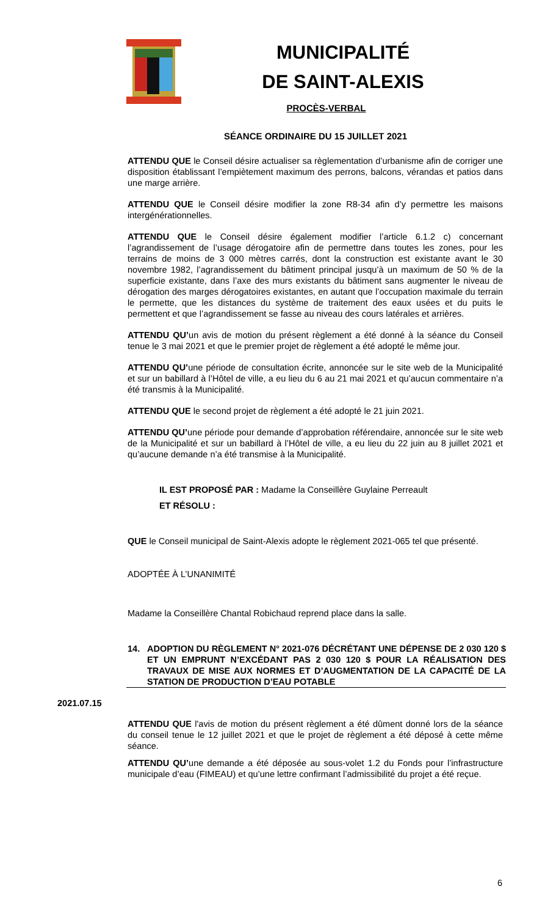MUNICIPALITÉ
DE SAINT-ALEXIS
PROCÈS-VERBAL
SÉANCE ORDINAIRE DU 15 JUILLET 2021
ATTENDU QUE le Conseil désire actualiser sa règlementation d’urbanisme afin de corriger une disposition établissant l’empiètement maximum des perrons, balcons, vérandas et patios dans une marge arrière.
ATTENDU QUE le Conseil désire modifier la zone R8-34 afin d’y permettre les maisons intergénérationnelles.
ATTENDU QUE le Conseil désire également modifier l’article 6.1.2 c) concernant l’agrandissement de l’usage dérogatoire afin de permettre dans toutes les zones, pour les terrains de moins de 3 000 mètres carrés, dont la construction est existante avant le 30 novembre 1982, l’agrandissement du bâtiment principal jusqu’à un maximum de 50 % de la superficie existante, dans l’axe des murs existants du bâtiment sans augmenter le niveau de dérogation des marges dérogatoires existantes, en autant que l’occupation maximale du terrain le permette, que les distances du système de traitement des eaux usées et du puits le permettent et que l’agrandissement se fasse au niveau des cours latérales et arrières.
ATTENDU QU’un avis de motion du présent règlement a été donné à la séance du Conseil tenue le 3 mai 2021 et que le premier projet de règlement a été adopté le même jour.
ATTENDU QU’une période de consultation écrite, annoncée sur le site web de la Municipalité et sur un babillard à l’Hôtel de ville, a eu lieu du 6 au 21 mai 2021 et qu’aucun commentaire n’a été transmis à la Municipalité.
ATTENDU QUE le second projet de règlement a été adopté le 21 juin 2021.
ATTENDU QU’une période pour demande d’approbation référendaire, annoncée sur le site web de la Municipalité et sur un babillard à l’Hôtel de ville, a eu lieu du 22 juin au 8 juillet 2021 et qu’aucune demande n’a été transmise à la Municipalité.
IL EST PROPOSÉ PAR : Madame la Conseillère Guylaine Perreault
ET RÉSOLU :
QUE le Conseil municipal de Saint-Alexis adopte le règlement 2021-065 tel que présenté.
ADOPTÉE À L’UNANIMITÉ
Madame la Conseillère Chantal Robichaud reprend place dans la salle.
14. ADOPTION DU RÈGLEMENT N° 2021-076 DÉCRÉTANT UNE DÉPENSE DE 2 030 120 $ ET UN EMPRUNT N’EXCÉDANT PAS 2 030 120 $ POUR LA RÉALISATION DES TRAVAUX DE MISE AUX NORMES ET D’AUGMENTATION DE LA CAPACITÉ DE LA STATION DE PRODUCTION D’EAU POTABLE
2021.07.15
ATTENDU QUE l'avis de motion du présent règlement a été dûment donné lors de la séance du conseil tenue le 12 juillet 2021 et que le projet de règlement a été déposé à cette même séance.
ATTENDU QU’une demande a été déposée au sous-volet 1.2 du Fonds pour l’infrastructure municipale d’eau (FIMEAU) et qu’une lettre confirmant l’admissibilité du projet a été reçue.
6